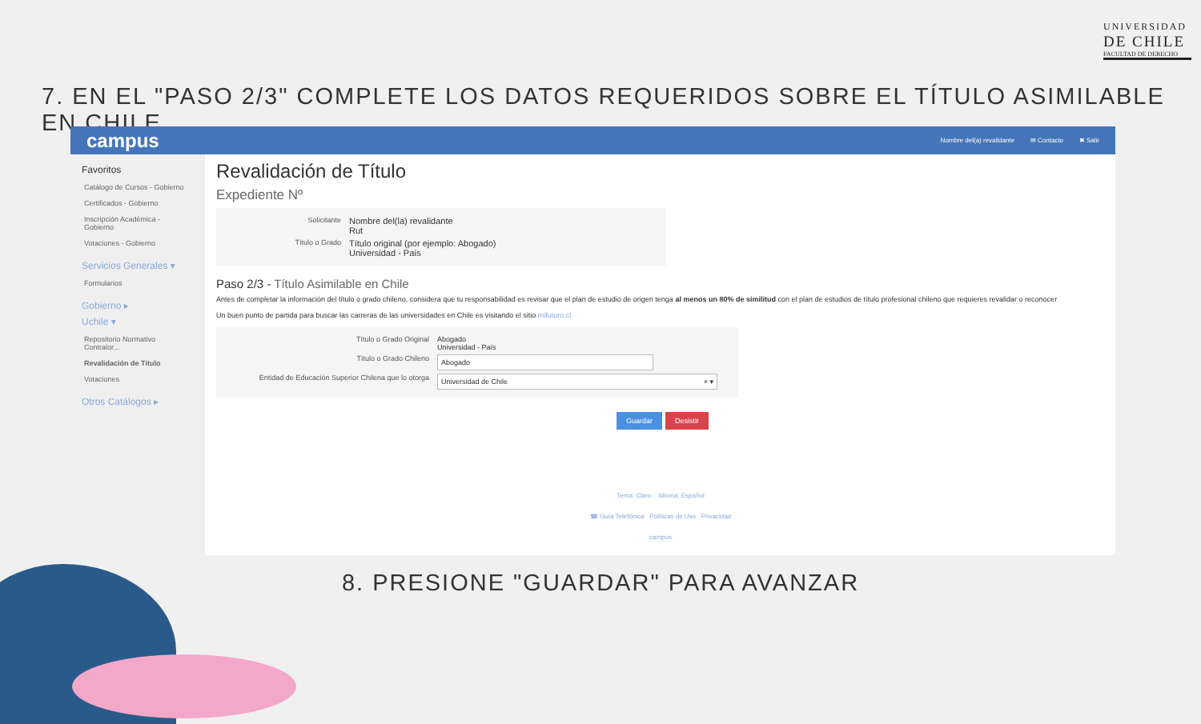UNIVERSIDAD
DE CHILE
FACULTAD DE DERECHO
7. EN EL "PASO 2/3" COMPLETE LOS DATOS REQUERIDOS SOBRE EL TÍTULO ASIMILABLE EN CHILE
campus
Nombre del(a) revalidante ✉ Contacto ✖ Salir
Favoritos
Catálogo de Cursos - Gobierno
Certificados - Gobierno
Inscripción Académica - Gobierno
Votaciones - Gobierno
Servicios Generales ▾
Formularios
Gobierno ▸
Uchile ▾
Repositorio Normativo Contralor...
Revalidación de Título
Votaciones
Otros Catálogos ▸
Revalidación de Título
Expediente Nº
Solicitante Nombre del(la) revalidante
Rut
Título o Grado Título original (por ejemplo: Abogado)
Universidad - País
Paso 2/3 - Título Asimilable en Chile
Antes de completar la información del título o grado chileno, considera que tu responsabilidad es revisar que el plan de estudio de origen tenga al menos un 80% de similitud con el plan de estudios de título profesional chileno que requieres revalidar o reconocer
Un buen punto de partida para buscar las carreras de las universidades en Chile es visitando el sitio mifuturo.cl
Título o Grado Original Abogado
Universidad - País
Título o Grado Chileno Abogado
Entidad de Educación Superior Chilena que lo otorga Universidad de Chile × ▾
Guardar Desistir
Tema: Claro Idioma: Español
☎ Guía Telefónica Políticas de Uso Privacidad
campus
8. PRESIONE "GUARDAR" PARA AVANZAR